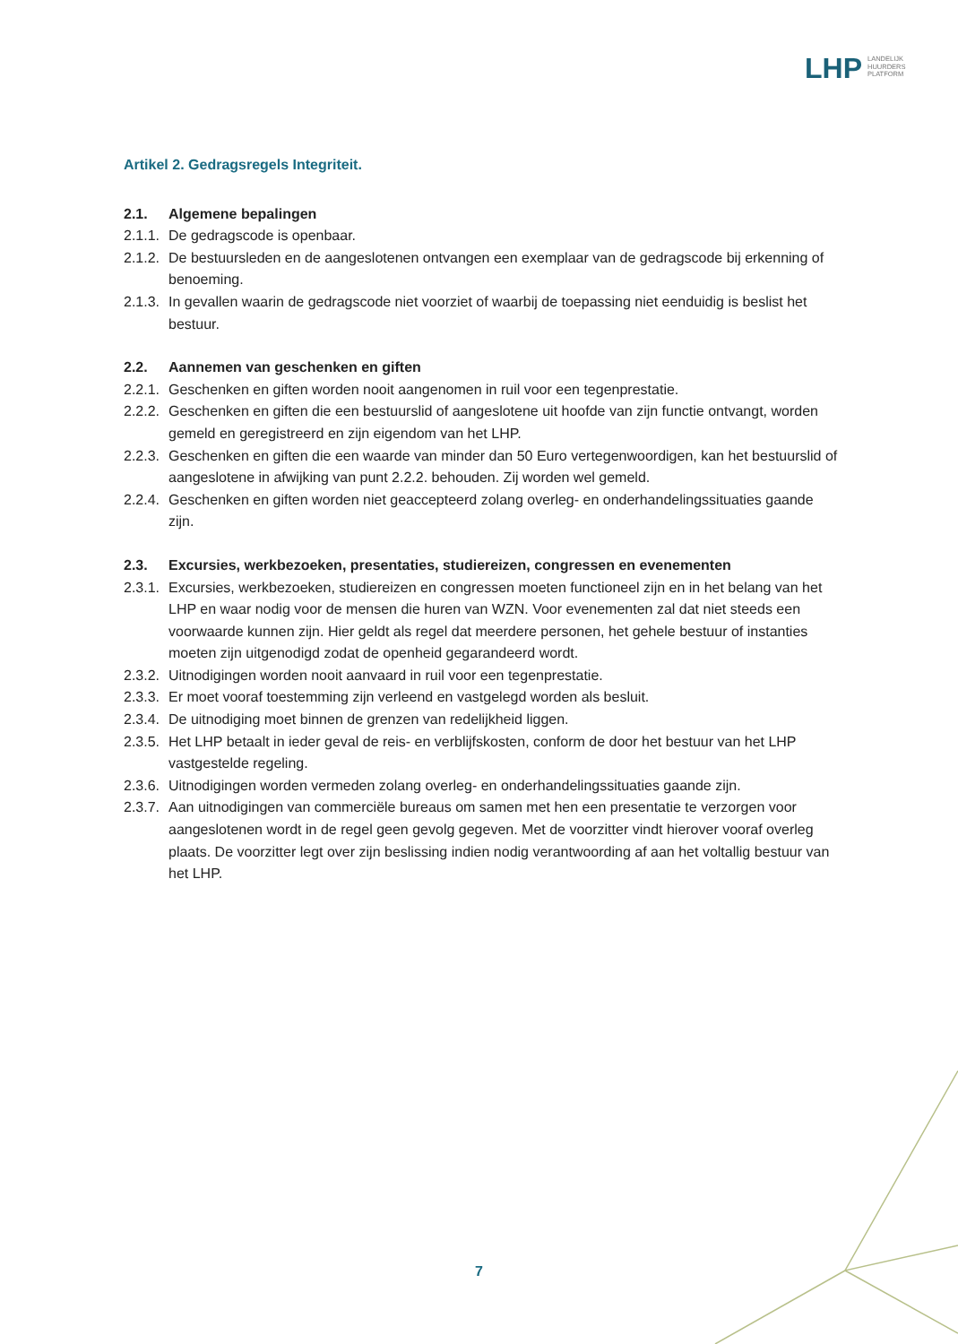LHP
LANDELIJK
HUURDERS
PLATFORM
Artikel 2. Gedragsregels Integriteit.
2.1. Algemene bepalingen
2.1.1. De gedragscode is openbaar.
2.1.2. De bestuursleden en de aangeslotenen ontvangen een exemplaar van de gedragscode bij erkenning of benoeming.
2.1.3. In gevallen waarin de gedragscode niet voorziet of waarbij de toepassing niet eenduidig is beslist het bestuur.
2.2. Aannemen van geschenken en giften
2.2.1. Geschenken en giften worden nooit aangenomen in ruil voor een tegenprestatie.
2.2.2. Geschenken en giften die een bestuurslid of aangeslotene uit hoofde van zijn functie ontvangt, worden gemeld en geregistreerd en zijn eigendom van het LHP.
2.2.3. Geschenken en giften die een waarde van minder dan 50 Euro vertegenwoordigen, kan het bestuurslid of aangeslotene in afwijking van punt 2.2.2. behouden. Zij worden wel gemeld.
2.2.4. Geschenken en giften worden niet geaccepteerd zolang overleg- en onderhandelingssituaties gaande zijn.
2.3. Excursies, werkbezoeken, presentaties, studiereizen, congressen en evenementen
2.3.1. Excursies, werkbezoeken, studiereizen en congressen moeten functioneel zijn en in het belang van het LHP en waar nodig voor de mensen die huren van WZN. Voor evenementen zal dat niet steeds een voorwaarde kunnen zijn. Hier geldt als regel dat meerdere personen, het gehele bestuur of instanties moeten zijn uitgenodigd zodat de openheid gegarandeerd wordt.
2.3.2. Uitnodigingen worden nooit aanvaard in ruil voor een tegenprestatie.
2.3.3. Er moet vooraf toestemming zijn verleend en vastgelegd worden als besluit.
2.3.4. De uitnodiging moet binnen de grenzen van redelijkheid liggen.
2.3.5. Het LHP betaalt in ieder geval de reis- en verblijfskosten, conform de door het bestuur van het LHP vastgestelde regeling.
2.3.6. Uitnodigingen worden vermeden zolang overleg- en onderhandelingssituaties gaande zijn.
2.3.7. Aan uitnodigingen van commerciële bureaus om samen met hen een presentatie te verzorgen voor aangeslotenen wordt in de regel geen gevolg gegeven. Met de voorzitter vindt hierover vooraf overleg plaats. De voorzitter legt over zijn beslissing indien nodig verantwoording af aan het voltallig bestuur van het LHP.
7